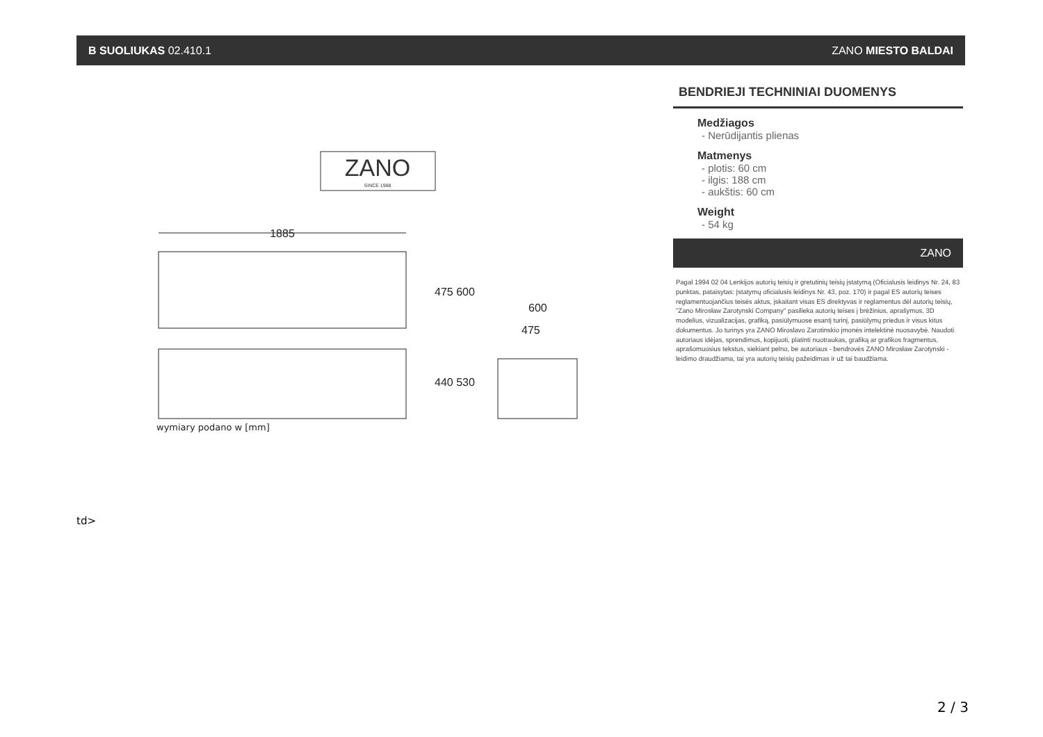B SUOLIUKAS 02.410.1 ZANO MIESTO BALDAI
ZANO
SINCE 1988
1885
475 600
440 530
600
475
wymiary podano w [mm]
BENDRIEJI TECHNINIAI DUOMENYS
Medžiagos
- Nerūdijantis plienas
Matmenys
- plotis: 60 cm
- ilgis: 188 cm
- aukštis: 60 cm
Weight
- 54 kg
ZANO
Pagal 1994 02 04 Lenkijos autorių teisių ir gretutinių teisių įstatymą (Oficialusis leidinys Nr. 24, 83 punktas, pataisytas: Įstatymų oficialusis leidinys Nr. 43, poz. 170) ir pagal ES autorių teises reglamentuojančius teisės aktus, įskaitant visas ES direktyvas ir reglamentus dėl autorių teisių, "Zano Mirosław Zarotynski Company" pasilieka autorių teises į brėžinius, aprašymus, 3D modelius, vizualizacijas, grafiką, pasiūlymuose esantį turinį, pasiūlymų priedus ir visus kitus dokumentus. Jo turinys yra ZANO Miroslavo Zarotinskio įmonės intelektinė nuosavybė. Naudoti autoriaus idėjas, sprendimus, kopijuoti, platinti nuotraukas, grafiką ar grafikos fragmentus, aprašomuosius tekstus, siekiant pelno, be autoriaus - bendrovės ZANO Mirosław Zarotynski - leidimo draudžiama, tai yra autorių teisių pažeidimas ir už tai baudžiama.
td>
2 / 3